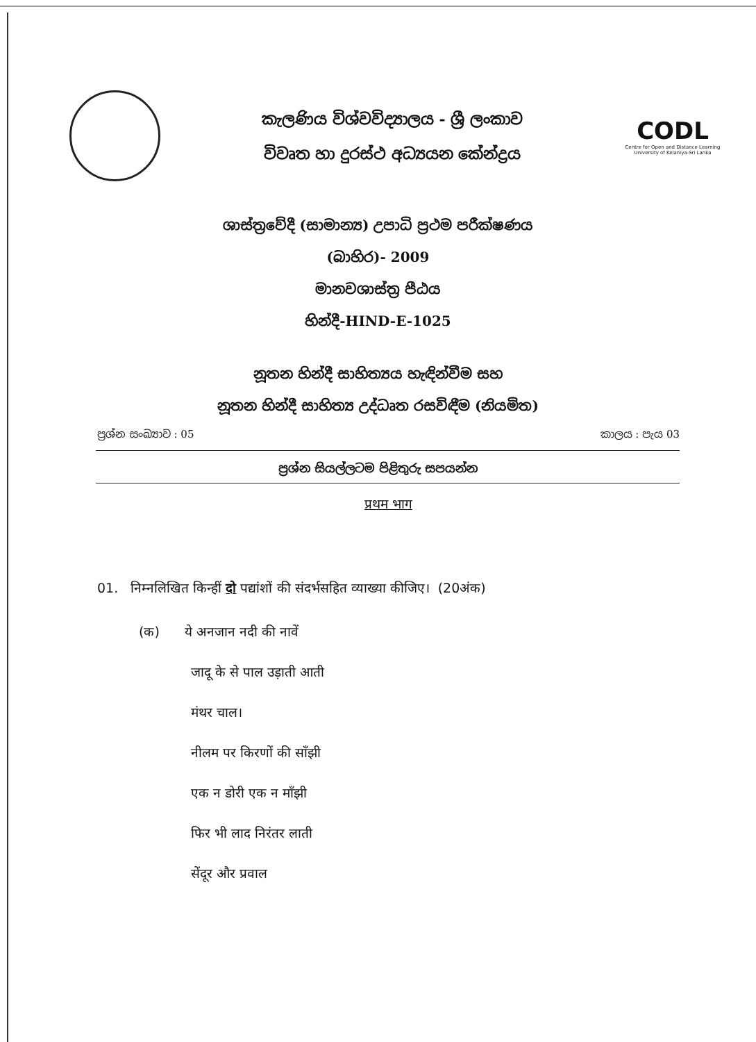කැලණිය විශ්වවිද්‍යාලය - ශ්‍රී ලංකාව
විවෘත හා දුරස්ථ අධ්‍යයන කේන්ද්‍රය
CODL
Centre for Open and Distance Learning University of Kelaniya-Sri Lanka
ශාස්ත්‍රවේදී (සාමාන්‍ය) උපාධි ප්‍රථම පරීක්ෂණය
(බාහිර)- 2009
මානවශාස්ත්‍ර පීඨය
හින්දී-HIND-E-1025
නූතන හින්දී සාහිත්‍යය හැඳින්වීම සහ
නූතන හින්දී සාහිත්‍ය උද්ධෘත රසවිඳීම (නියමිත)
ප්‍රශ්න සංඛ්‍යාව : 05 කාලය : පැය 03
ප්‍රශ්න සියල්ලටම පිළිතුරු සපයන්න
प्रथम भाग
01. निम्नलिखित किन्हीं दो पद्यांशों की संदर्भसहित व्याख्या कीजिए। (20अंक)
(क) ये अनजान नदी की नावें
जादू के से पाल उड़ाती आती
मंथर चाल।
नीलम पर किरणों की साँझी
एक न डोरी एक न माँझी
फिर भी लाद निरंतर लाती
सेंदूर और प्रवाल